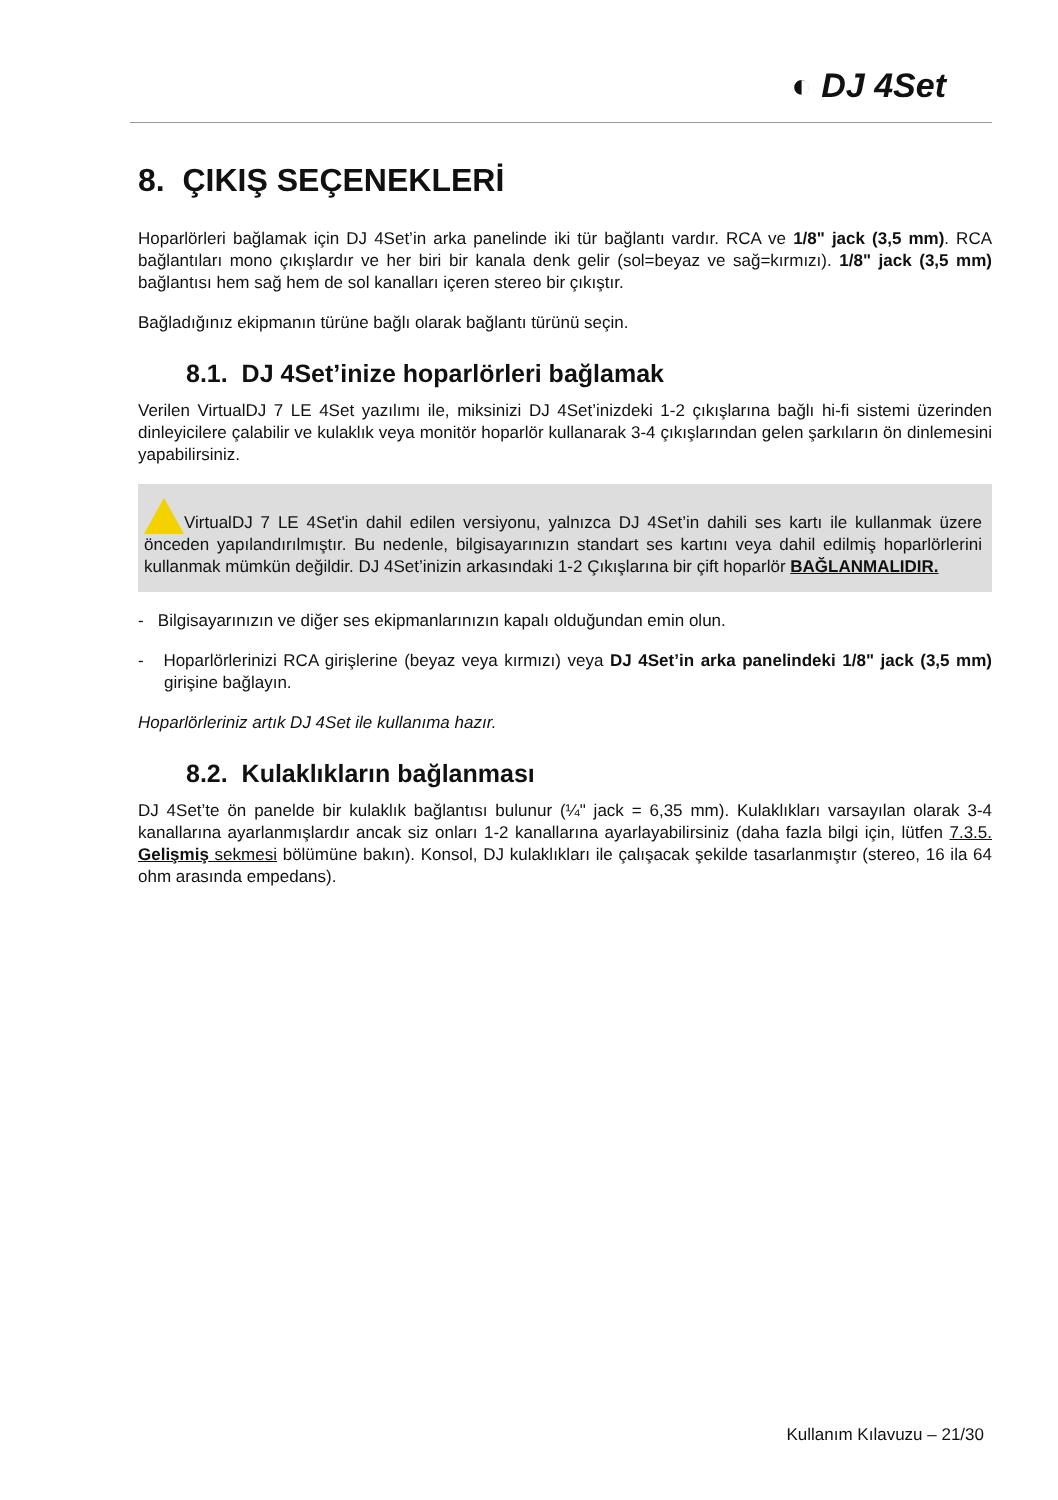◐ DJ 4Set
8. ÇIKIŞ SEÇENEKLERİ
Hoparlörleri bağlamak için DJ 4Set’in arka panelinde iki tür bağlantı vardır. RCA ve 1/8" jack (3,5 mm). RCA bağlantıları mono çıkışlardır ve her biri bir kanala denk gelir (sol=beyaz ve sağ=kırmızı). 1/8" jack (3,5 mm) bağlantısı hem sağ hem de sol kanalları içeren stereo bir çıkıştır.
Bağladığınız ekipmanın türüne bağlı olarak bağlantı türünü seçin.
8.1. DJ 4Set’inize hoparlörleri bağlamak
Verilen VirtualDJ 7 LE 4Set yazılımı ile, miksinizi DJ 4Set’inizdeki 1-2 çıkışlarına bağlı hi-fi sistemi üzerinden dinleyicilere çalabilir ve kulaklık veya monitör hoparlör kullanarak 3-4 çıkışlarından gelen şarkıların ön dinlemesini yapabilirsiniz.
VirtualDJ 7 LE 4Set'in dahil edilen versiyonu, yalnızca DJ 4Set’in dahili ses kartı ile kullanmak üzere önceden yapılandırılmıştır. Bu nedenle, bilgisayarınızın standart ses kartını veya dahil edilmiş hoparlörlerini kullanmak mümkün değildir. DJ 4Set’inizin arkasındaki 1-2 Çıkışlarına bir çift hoparlör BAĞLANMALIDIR.
- Bilgisayarınızın ve diğer ses ekipmanlarınızın kapalı olduğundan emin olun.
- Hoparlörlerinizi RCA girişlerine (beyaz veya kırmızı) veya DJ 4Set’in arka panelindeki 1/8" jack (3,5 mm) girişine bağlayın.
Hoparlörleriniz artık DJ 4Set ile kullanıma hazır.
8.2. Kulaklıkların bağlanması
DJ 4Set’te ön panelde bir kulaklık bağlantısı bulunur (¼" jack = 6,35 mm). Kulaklıkları varsayılan olarak 3-4 kanallarına ayarlanmışlardır ancak siz onları 1-2 kanallarına ayarlayabilirsiniz (daha fazla bilgi için, lütfen 7.3.5. Gelişmiş sekmesi bölümüne bakın). Konsol, DJ kulaklıkları ile çalışacak şekilde tasarlanmıştır (stereo, 16 ila 64 ohm arasında empedans).
Kullanım Kılavuzu – 21/30